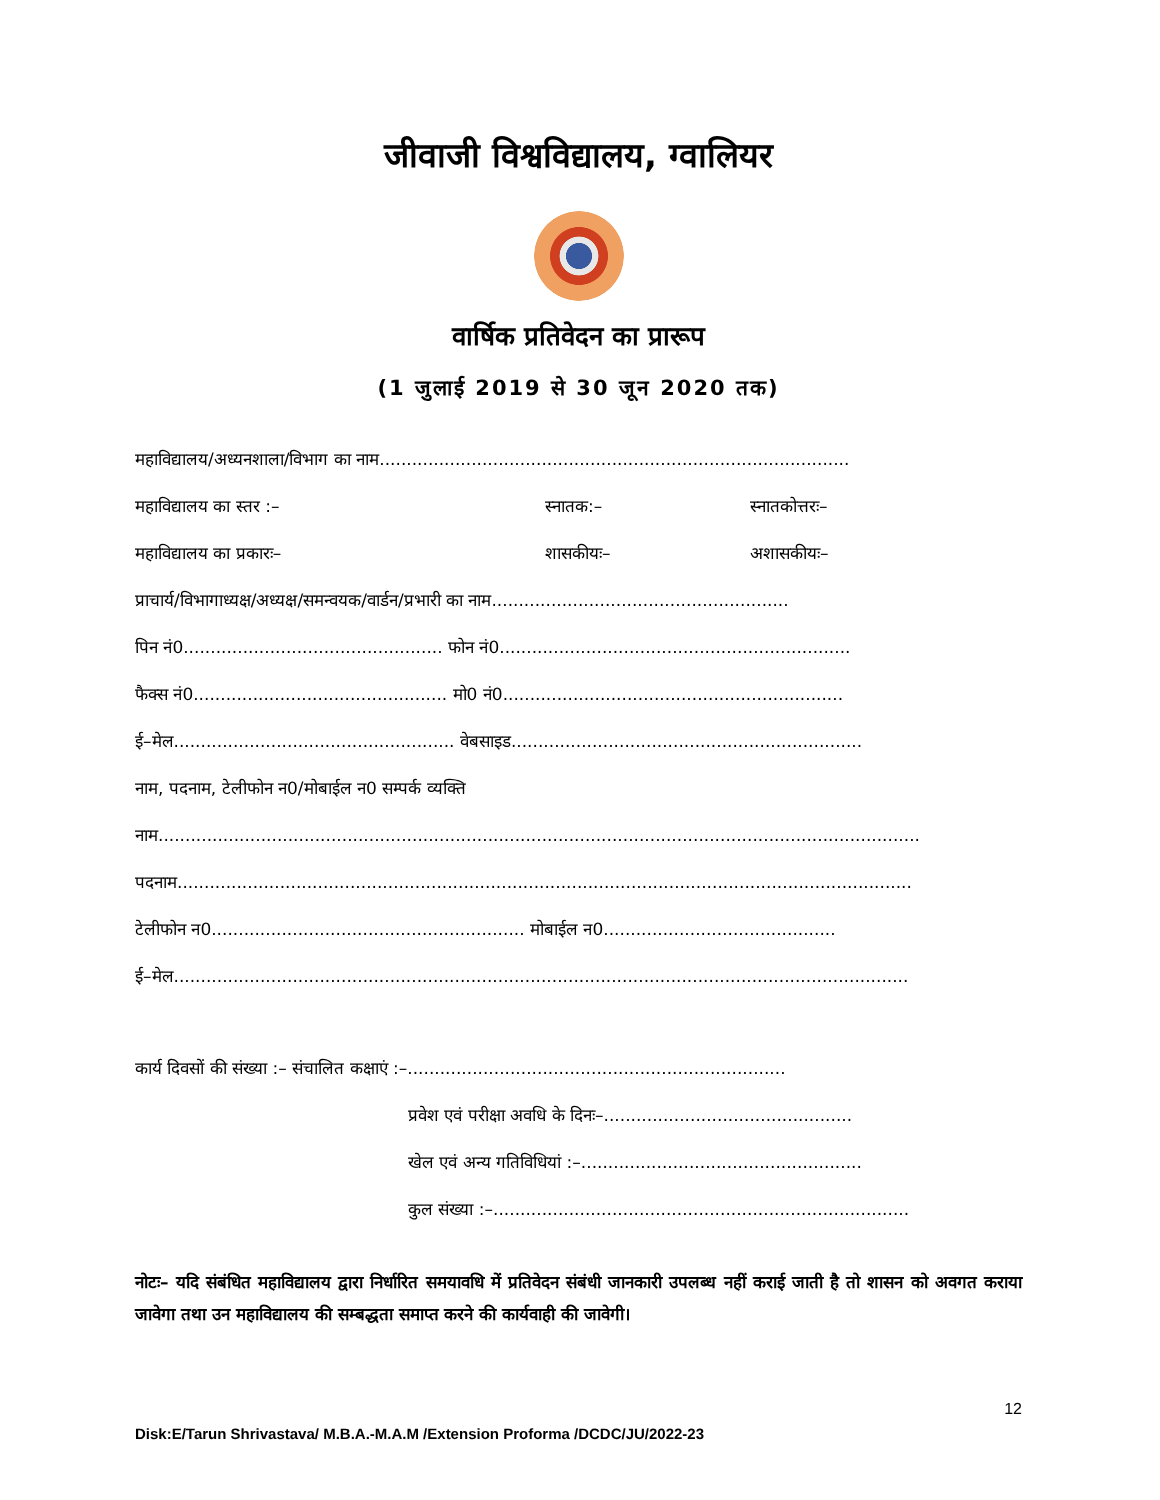जीवाजी विश्वविद्यालय, ग्वालियर
वार्षिक प्रतिवेदन का प्रारूप
(1 जुलाई 2019 से 30 जून 2020 तक)
महाविद्यालय/अध्यनशाला/विभाग का नाम.......................................................................................
महाविद्यालय का स्तर :– स्नातक:– स्नातकोत्तरः–
महाविद्यालय का प्रकारः– शासकीयः– अशासकीयः–
प्राचार्य/विभागाध्यक्ष/अध्यक्ष/समन्वयक/वार्डन/प्रभारी का नाम.......................................................
पिन नं0................................................ फोन नं0.................................................................
फैक्स नं0............................................... मो0 नं0...............................................................
ई–मेल.................................................... वेबसाइड.................................................................
नाम, पदनाम, टेलीफोन न0/मोबाईल न0 सम्पर्क व्यक्ति
नाम.............................................................................................................................................
पदनाम........................................................................................................................................
टेलीफोन न0.......................................................... मोबाईल न0...........................................
ई–मेल........................................................................................................................................
कार्य दिवसों की संख्या :– संचालित कक्षाएं :–......................................................................
प्रवेश एवं परीक्षा अवधि के दिनः–..............................................
खेल एवं अन्य गतिविधियां :–....................................................
कुल संख्या :–.............................................................................
नोटः– यदि संबंधित महाविद्यालय द्वारा निर्धारित समयावधि में प्रतिवेदन संबंधी जानकारी उपलब्ध नहीं कराई जाती है तो शासन को अवगत कराया जावेगा तथा उन महाविद्यालय की सम्बद्धता समाप्त करने की कार्यवाही की जावेगी।
12
Disk:E/Tarun Shrivastava/ M.B.A.-M.A.M /Extension Proforma /DCDC/JU/2022-23